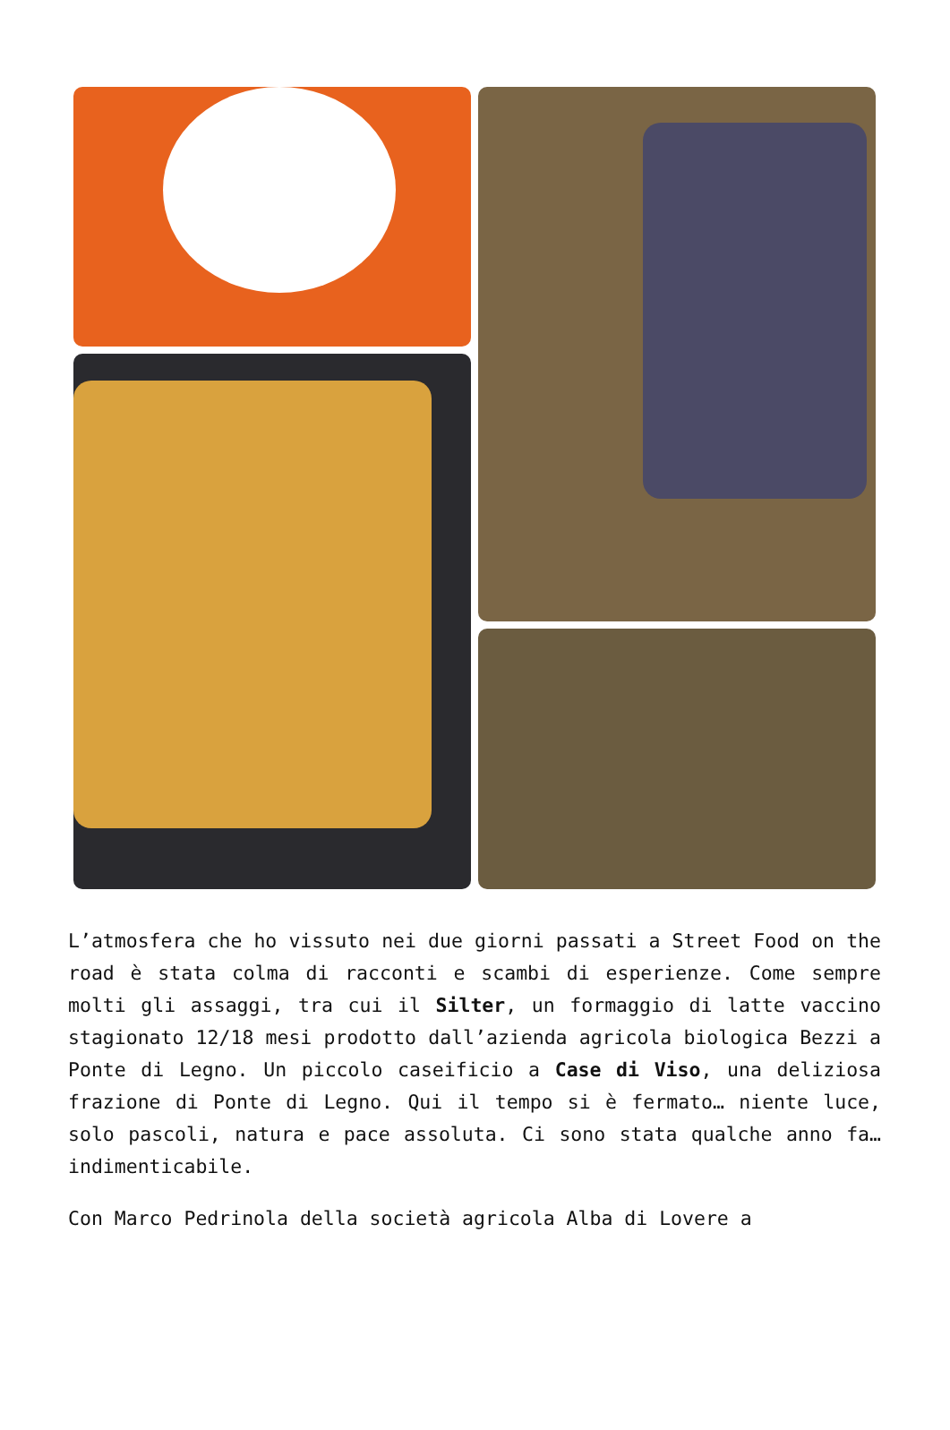L’atmosfera che ho vissuto nei due giorni passati a Street Food on the road è stata colma di racconti e scambi di esperienze. Come sempre molti gli assaggi, tra cui il Silter, un formaggio di latte vaccino stagionato 12/18 mesi prodotto dall’azienda agricola biologica Bezzi a Ponte di Legno. Un piccolo caseificio a Case di Viso, una deliziosa frazione di Ponte di Legno. Qui il tempo si è fermato… niente luce, solo pascoli, natura e pace assoluta. Ci sono stata qualche anno fa… indimenticabile.
Con Marco Pedrinola della società agricola Alba di Lovere a